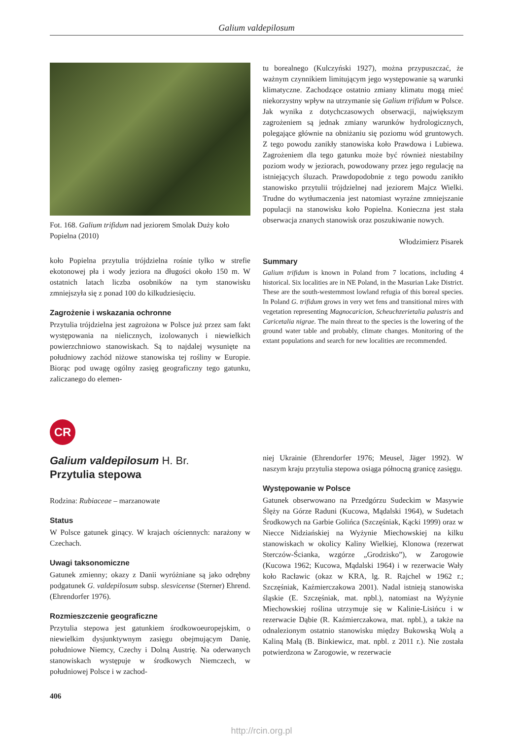Galium valdepilosum
Fot. 168. Galium trifidum nad jeziorem Smolak Duży koło Popielna (2010)
koło Popielna przytulia trójdzielna rośnie tylko w strefie ekotonowej pła i wody jeziora na długości około 150 m. W ostatnich latach liczba osobników na tym stanowisku zmniejszyła się z ponad 100 do kilkudziesięciu.
Zagrożenie i wskazania ochronne
Przytulia trójdzielna jest zagrożona w Polsce już przez sam fakt występowania na nielicznych, izolowanych i niewielkich powierzchniowo stanowiskach. Są to najdalej wysunięte na południowy zachód niżowe stanowiska tej rośliny w Europie. Biorąc pod uwagę ogólny zasięg geograficzny tego gatunku, zaliczanego do elemen-
tu borealnego (Kulczyński 1927), można przypuszczać, że ważnym czynnikiem limitującym jego występowanie są warunki klimatyczne. Zachodzące ostatnio zmiany klimatu mogą mieć niekorzystny wpływ na utrzymanie się Galium trifidum w Polsce. Jak wynika z dotychczasowych obserwacji, największym zagrożeniem są jednak zmiany warunków hydrologicznych, polegające głównie na obniżaniu się poziomu wód gruntowych. Z tego powodu zanikły stanowiska koło Prawdowa i Lubiewa. Zagrożeniem dla tego gatunku może być również niestabilny poziom wody w jeziorach, powodowany przez jego regulację na istniejących śluzach. Prawdopodobnie z tego powodu zanikło stanowisko przytulii trójdzielnej nad jeziorem Majcz Wielki. Trudne do wytłumaczenia jest natomiast wyraźne zmniejszanie populacji na stanowisku koło Popielna. Konieczna jest stała obserwacja znanych stanowisk oraz poszukiwanie nowych.
Włodzimierz Pisarek
Summary
Galium trifidum is known in Poland from 7 locations, including 4 historical. Six localities are in NE Poland, in the Masurian Lake District. These are the south-westernmost lowland refugia of this boreal species. In Poland G. trifidum grows in very wet fens and transitional mires with vegetation representing Magnocaricion, Scheuchzerietalia palustris and Caricetalia nigrae. The main threat to the species is the lowering of the ground water table and probably, climate changes. Monitoring of the extant populations and search for new localities are recommended.
CR
Galium valdepilosum H. Br.
Przytulia stepowa
Rodzina: Rubiaceae – marzanowate
Status
W Polsce gatunek ginący. W krajach ościennych: narażony w Czechach.
Uwagi taksonomiczne
Gatunek zmienny; okazy z Danii wyróżniane są jako odrębny podgatunek G. valdepilosum subsp. slesvicense (Sterner) Ehrend. (Ehrendorfer 1976).
Rozmieszczenie geograficzne
Przytulia stepowa jest gatunkiem środkowoeuropejskim, o niewielkim dysjunktywnym zasięgu obejmującym Danię, południowe Niemcy, Czechy i Dolną Austrię. Na oderwanych stanowiskach występuje w środkowych Niemczech, w południowej Polsce i w zachod-
406
niej Ukrainie (Ehrendorfer 1976; Meusel, Jäger 1992). W naszym kraju przytulia stepowa osiąga północną granicę zasięgu.
Występowanie w Polsce
Gatunek obserwowano na Przedgórzu Sudeckim w Masywie Ślęży na Górze Raduni (Kucowa, Mądalski 1964), w Sudetach Środkowych na Garbie Golińca (Szczęśniak, Kącki 1999) oraz w Niecce Nidziańskiej na Wyżynie Miechowskiej na kilku stanowiskach w okolicy Kaliny Wielkiej, Klonowa (rezerwat Sterczów-Ścianka, wzgórze „Grodzisko”), w Zarogowie (Kucowa 1962; Kucowa, Mądalski 1964) i w rezerwacie Wały koło Racławic (okaz w KRA, lg. R. Rajchel w 1962 r.; Szczęśniak, Kaźmierczakowa 2001). Nadal istnieją stanowiska śląskie (E. Szczęśniak, mat. npbl.), natomiast na Wyżynie Miechowskiej roślina utrzymuje się w Kalinie-Lisińcu i w rezerwacie Dąbie (R. Kaźmierczakowa, mat. npbl.), a także na odnalezionym ostatnio stanowisku między Bukowską Wolą a Kaliną Małą (B. Binkiewicz, mat. npbl. z 2011 r.). Nie została potwierdzona w Zarogowie, w rezerwacie
http://rcin.org.pl